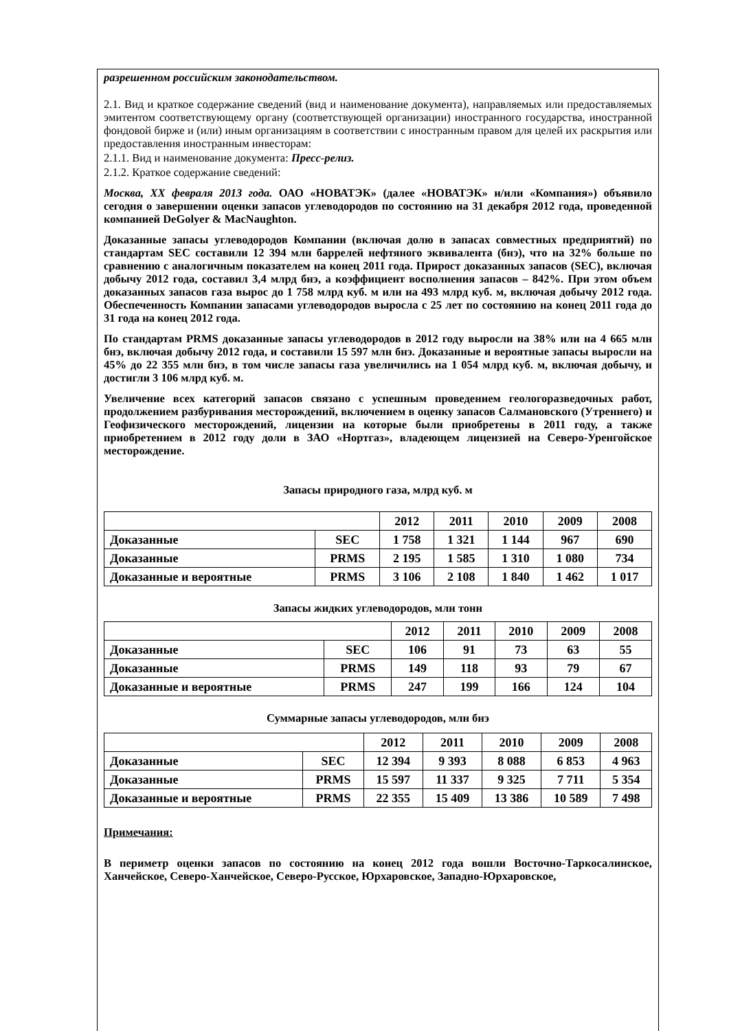разрешенном российским законодательством.
2.1. Вид и краткое содержание сведений (вид и наименование документа), направляемых или предоставляемых эмитентом соответствующему органу (соответствующей организации) иностранного государства, иностранной фондовой бирже и (или) иным организациям в соответствии с иностранным правом для целей их раскрытия или предоставления иностранным инвесторам:
2.1.1. Вид и наименование документа: Пресс-релиз.
2.1.2. Краткое содержание сведений:
Москва, XX февраля 2013 года. ОАО «НОВАТЭК» (далее «НОВАТЭК» и/или «Компания») объявило сегодня о завершении оценки запасов углеводородов по состоянию на 31 декабря 2012 года, проведенной компанией DeGolyer & MacNaughton.
Доказанные запасы углеводородов Компании (включая долю в запасах совместных предприятий) по стандартам SEC составили 12 394 млн баррелей нефтяного эквивалента (бнэ), что на 32% больше по сравнению с аналогичным показателем на конец 2011 года. Прирост доказанных запасов (SEC), включая добычу 2012 года, составил 3,4 млрд бнэ, а коэффициент восполнения запасов – 842%. При этом объем доказанных запасов газа вырос до 1 758 млрд куб. м или на 493 млрд куб. м, включая добычу 2012 года. Обеспеченность Компании запасами углеводородов выросла с 25 лет по состоянию на конец 2011 года до 31 года на конец 2012 года.
По стандартам PRMS доказанные запасы углеводородов в 2012 году выросли на 38% или на 4 665 млн бнэ, включая добычу 2012 года, и составили 15 597 млн бнэ. Доказанные и вероятные запасы выросли на 45% до 22 355 млн бнэ, в том числе запасы газа увеличились на 1 054 млрд куб. м, включая добычу, и достигли 3 106 млрд куб. м.
Увеличение всех категорий запасов связано с успешным проведением геологоразведочных работ, продолжением разбуривания месторождений, включением в оценку запасов Салмановского (Утреннего) и Геофизического месторождений, лицензии на которые были приобретены в 2011 году, а также приобретением в 2012 году доли в ЗАО «Нортгаз», владеющем лицензией на Северо-Уренгойское месторождение.
Запасы природного газа, млрд куб. м
| | | 2012 | 2011 | 2010 | 2009 | 2008 |
| Доказанные | SEC | 1 758 | 1 321 | 1 144 | 967 | 690 |
| Доказанные | PRMS | 2 195 | 1 585 | 1 310 | 1 080 | 734 |
| Доказанные и вероятные | PRMS | 3 106 | 2 108 | 1 840 | 1 462 | 1 017 |
Запасы жидких углеводородов, млн тонн
| | | 2012 | 2011 | 2010 | 2009 | 2008 |
| Доказанные | SEC | 106 | 91 | 73 | 63 | 55 |
| Доказанные | PRMS | 149 | 118 | 93 | 79 | 67 |
| Доказанные и вероятные | PRMS | 247 | 199 | 166 | 124 | 104 |
Суммарные запасы углеводородов, млн бнэ
| | | 2012 | 2011 | 2010 | 2009 | 2008 |
| Доказанные | SEC | 12 394 | 9 393 | 8 088 | 6 853 | 4 963 |
| Доказанные | PRMS | 15 597 | 11 337 | 9 325 | 7 711 | 5 354 |
| Доказанные и вероятные | PRMS | 22 355 | 15 409 | 13 386 | 10 589 | 7 498 |
Примечания:
В периметр оценки запасов по состоянию на конец 2012 года вошли Восточно-Таркосалинское, Ханчейское, Северо-Ханчейское, Северо-Русское, Юрхаровское, Западно-Юрхаровское,